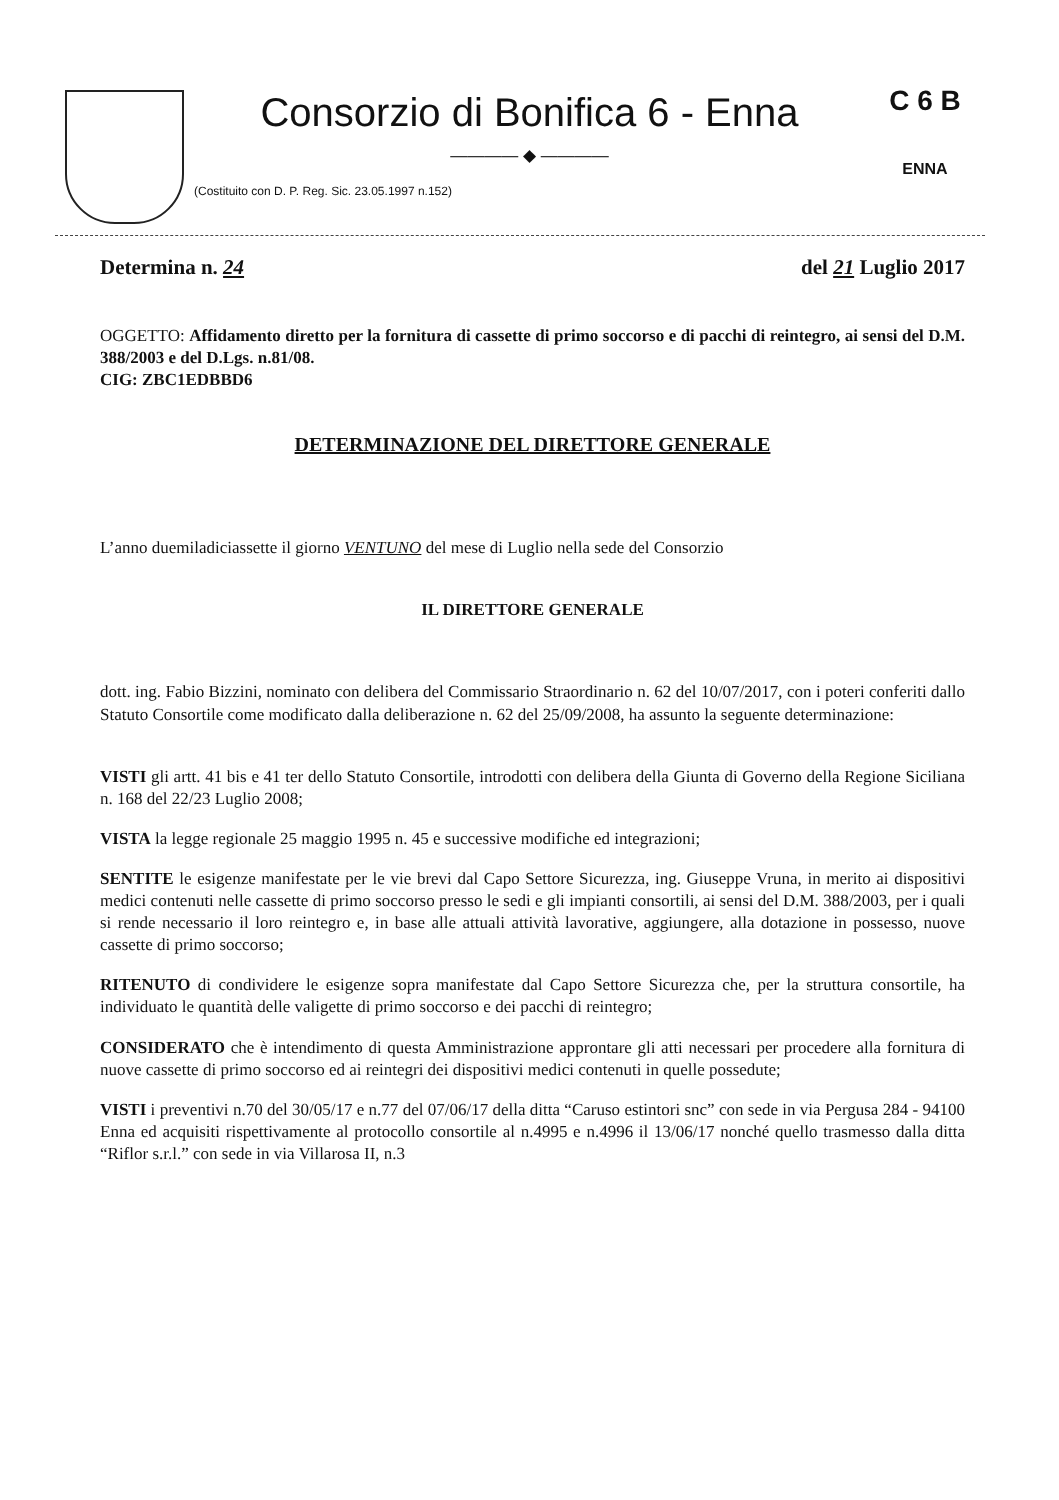Consorzio di Bonifica 6 - Enna
———— ◆ ————
(Costituito con D. P. Reg. Sic. 23.05.1997 n.152)
C 6 B
ENNA
Determina n. 24 del 21 Luglio 2017
OGGETTO: Affidamento diretto per la fornitura di cassette di primo soccorso e di pacchi di reintegro, ai sensi del D.M. 388/2003 e del D.Lgs. n.81/08.
CIG: ZBC1EDBBD6
DETERMINAZIONE DEL DIRETTORE GENERALE
L’anno duemiladiciassette il giorno VENTUNO del mese di Luglio nella sede del Consorzio
IL DIRETTORE GENERALE
dott. ing. Fabio Bizzini, nominato con delibera del Commissario Straordinario n. 62 del 10/07/2017, con i poteri conferiti dallo Statuto Consortile come modificato dalla deliberazione n. 62 del 25/09/2008, ha assunto la seguente determinazione:
VISTI gli artt. 41 bis e 41 ter dello Statuto Consortile, introdotti con delibera della Giunta di Governo della Regione Siciliana n. 168 del 22/23 Luglio 2008;
VISTA la legge regionale 25 maggio 1995 n. 45 e successive modifiche ed integrazioni;
SENTITE le esigenze manifestate per le vie brevi dal Capo Settore Sicurezza, ing. Giuseppe Vruna, in merito ai dispositivi medici contenuti nelle cassette di primo soccorso presso le sedi e gli impianti consortili, ai sensi del D.M. 388/2003, per i quali si rende necessario il loro reintegro e, in base alle attuali attività lavorative, aggiungere, alla dotazione in possesso, nuove cassette di primo soccorso;
RITENUTO di condividere le esigenze sopra manifestate dal Capo Settore Sicurezza che, per la struttura consortile, ha individuato le quantità delle valigette di primo soccorso e dei pacchi di reintegro;
CONSIDERATO che è intendimento di questa Amministrazione approntare gli atti necessari per procedere alla fornitura di nuove cassette di primo soccorso ed ai reintegri dei dispositivi medici contenuti in quelle possedute;
VISTI i preventivi n.70 del 30/05/17 e n.77 del 07/06/17 della ditta “Caruso estintori snc” con sede in via Pergusa 284 - 94100 Enna ed acquisiti rispettivamente al protocollo consortile al n.4995 e n.4996 il 13/06/17 nonché quello trasmesso dalla ditta “Riflor s.r.l.” con sede in via Villarosa II, n.3